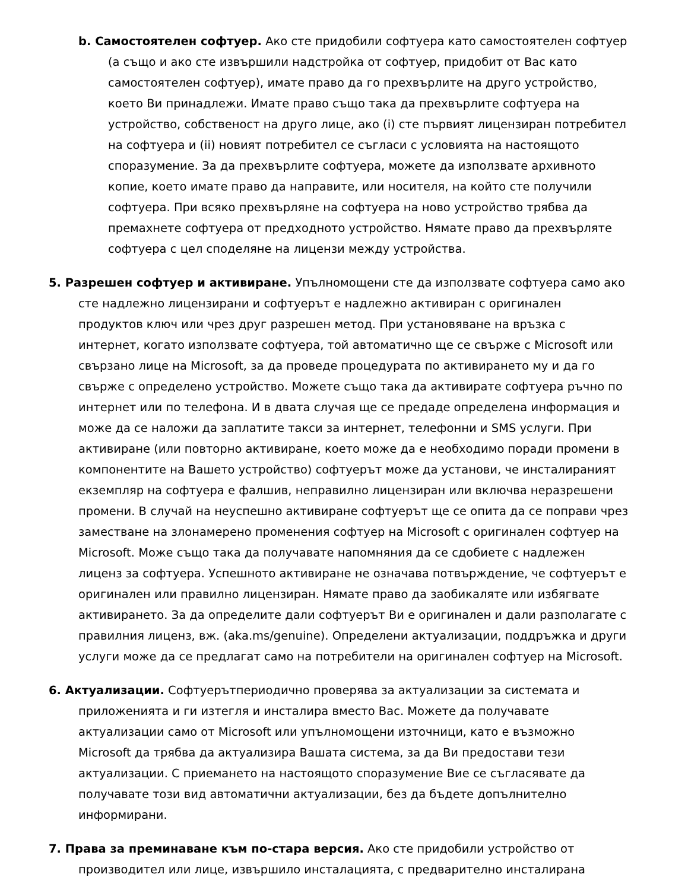b. Самостоятелен софтуер. Ако сте придобили софтуера като самостоятелен софтуер (а също и ако сте извършили надстройка от софтуер, придобит от Вас като самостоятелен софтуер), имате право да го прехвърлите на друго устройство, което Ви принадлежи. Имате право също така да прехвърлите софтуера на устройство, собственост на друго лице, ако (i) сте първият лицензиран потребител на софтуера и (ii) новият потребител се съгласи с условията на настоящото споразумение. За да прехвърлите софтуера, можете да използвате архивното копие, което имате право да направите, или носителя, на който сте получили софтуера. При всяко прехвърляне на софтуера на ново устройство трябва да премахнете софтуера от предходното устройство. Нямате право да прехвърляте софтуера с цел споделяне на лицензи между устройства.
5. Разрешен софтуер и активиране. Упълномощени сте да използвате софтуера само ако сте надлежно лицензирани и софтуерът е надлежно активиран с оригинален продуктов ключ или чрез друг разрешен метод. При установяване на връзка с интернет, когато използвате софтуера, той автоматично ще се свърже с Microsoft или свързано лице на Microsoft, за да проведе процедурата по активирането му и да го свърже с определено устройство. Можете също така да активирате софтуера ръчно по интернет или по телефона. И в двата случая ще се предаде определена информация и може да се наложи да заплатите такси за интернет, телефонни и SMS услуги. При активиране (или повторно активиране, което може да е необходимо поради промени в компонентите на Вашето устройство) софтуерът може да установи, че инсталираният екземпляр на софтуера е фалшив, неправилно лицензиран или включва неразрешени промени. В случай на неуспешно активиране софтуерът ще се опита да се поправи чрез заместване на злонамерено променения софтуер на Microsoft с оригинален софтуер на Microsoft. Може също така да получавате напомняния да се сдобиете с надлежен лиценз за софтуера. Успешното активиране не означава потвърждение, че софтуерът е оригинален или правилно лицензиран. Нямате право да заобикаляте или избягвате активирането. За да определите дали софтуерът Ви е оригинален и дали разполагате с правилния лиценз, вж. (aka.ms/genuine). Определени актуализации, поддръжка и други услуги може да се предлагат само на потребители на оригинален софтуер на Microsoft.
6. Актуализации. Софтуерътпериодично проверява за актуализации за системата и приложенията и ги изтегля и инсталира вместо Вас. Можете да получавате актуализации само от Microsoft или упълномощени източници, като е възможно Microsoft да трябва да актуализира Вашата система, за да Ви предостави тези актуализации. С приемането на настоящото споразумение Вие се съгласявате да получавате този вид автоматични актуализации, без да бъдете допълнително информирани.
7. Права за преминаване към по-стара версия. Ако сте придобили устройство от производител или лице, извършило инсталацията, с предварително инсталирана